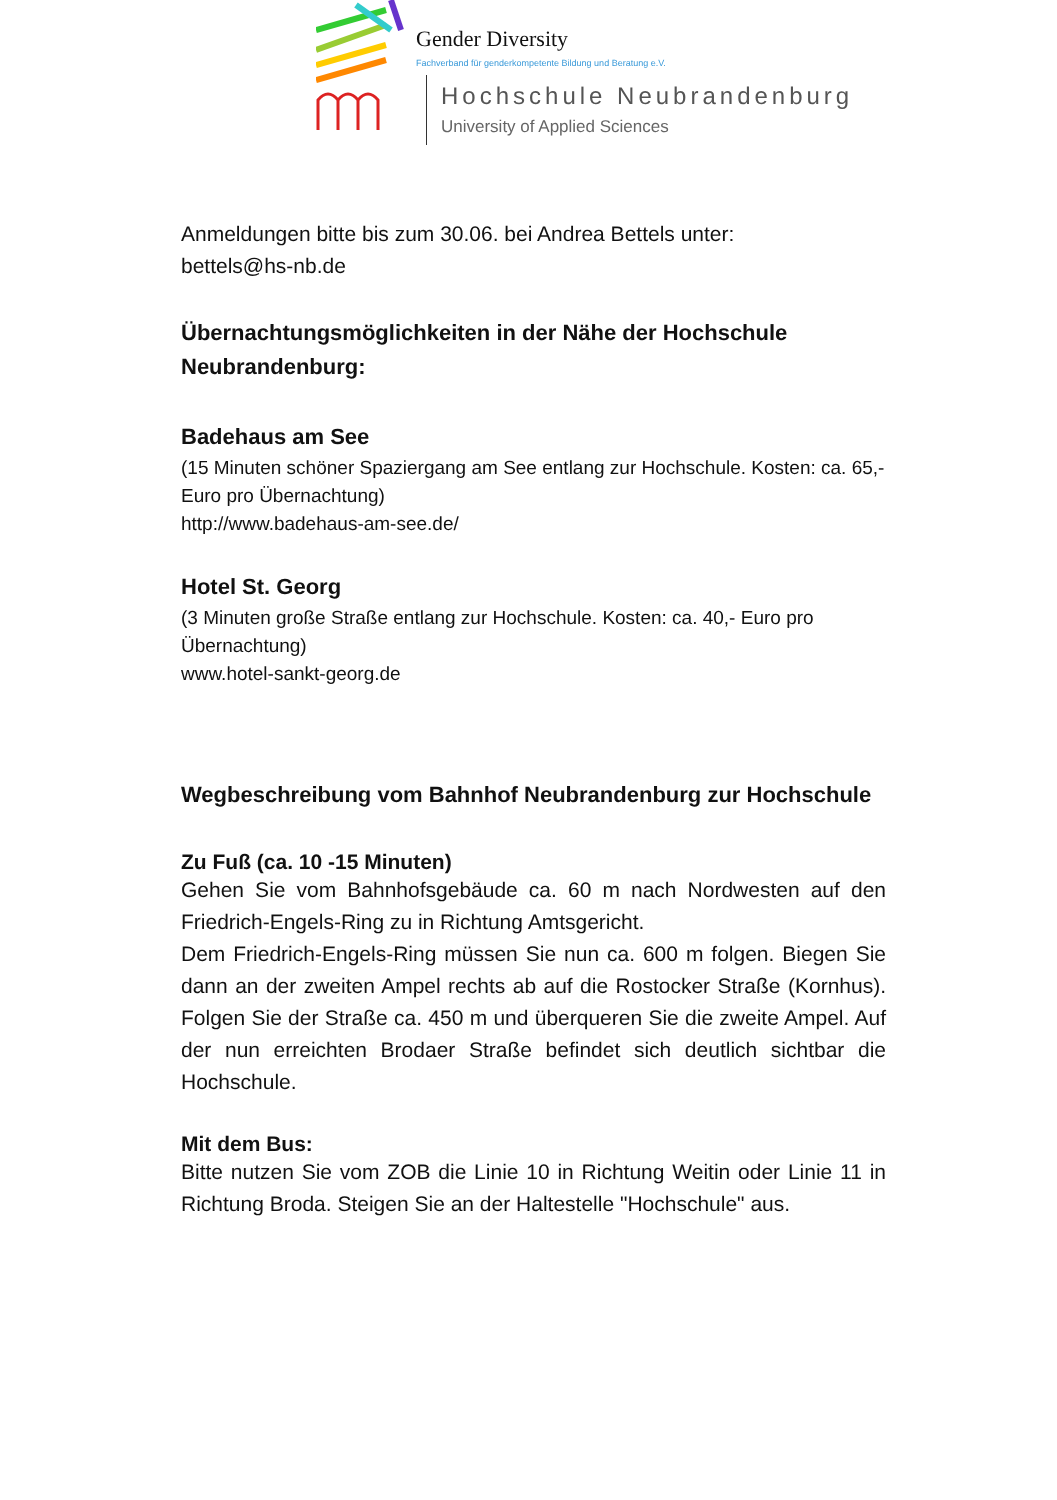Gender Diversity
Fachverband für genderkompetente Bildung und Beratung e.V.
Hochschule Neubrandenburg
University of Applied Sciences
Anmeldungen bitte bis zum 30.06. bei Andrea Bettels unter:
bettels@hs-nb.de
Übernachtungsmöglichkeiten in der Nähe der Hochschule Neubrandenburg:
Badehaus am See
(15 Minuten schöner Spaziergang am See entlang zur Hochschule. Kosten: ca. 65,- Euro pro Übernachtung)
http://www.badehaus-am-see.de/
Hotel St. Georg
(3 Minuten große Straße entlang zur Hochschule. Kosten: ca. 40,- Euro pro Übernachtung)
www.hotel-sankt-georg.de
Wegbeschreibung vom Bahnhof Neubrandenburg zur Hochschule
Zu Fuß (ca. 10 -15 Minuten)
Gehen Sie vom Bahnhofsgebäude ca. 60 m nach Nordwesten auf den Friedrich-Engels-Ring zu in Richtung Amtsgericht.
Dem Friedrich-Engels-Ring müssen Sie nun ca. 600 m folgen. Biegen Sie dann an der zweiten Ampel rechts ab auf die Rostocker Straße (Kornhus). Folgen Sie der Straße ca. 450 m und überqueren Sie die zweite Ampel. Auf der nun erreichten Brodaer Straße befindet sich deutlich sichtbar die Hochschule.
Mit dem Bus:
Bitte nutzen Sie vom ZOB die Linie 10 in Richtung Weitin oder Linie 11 in Richtung Broda. Steigen Sie an der Haltestelle "Hochschule" aus.